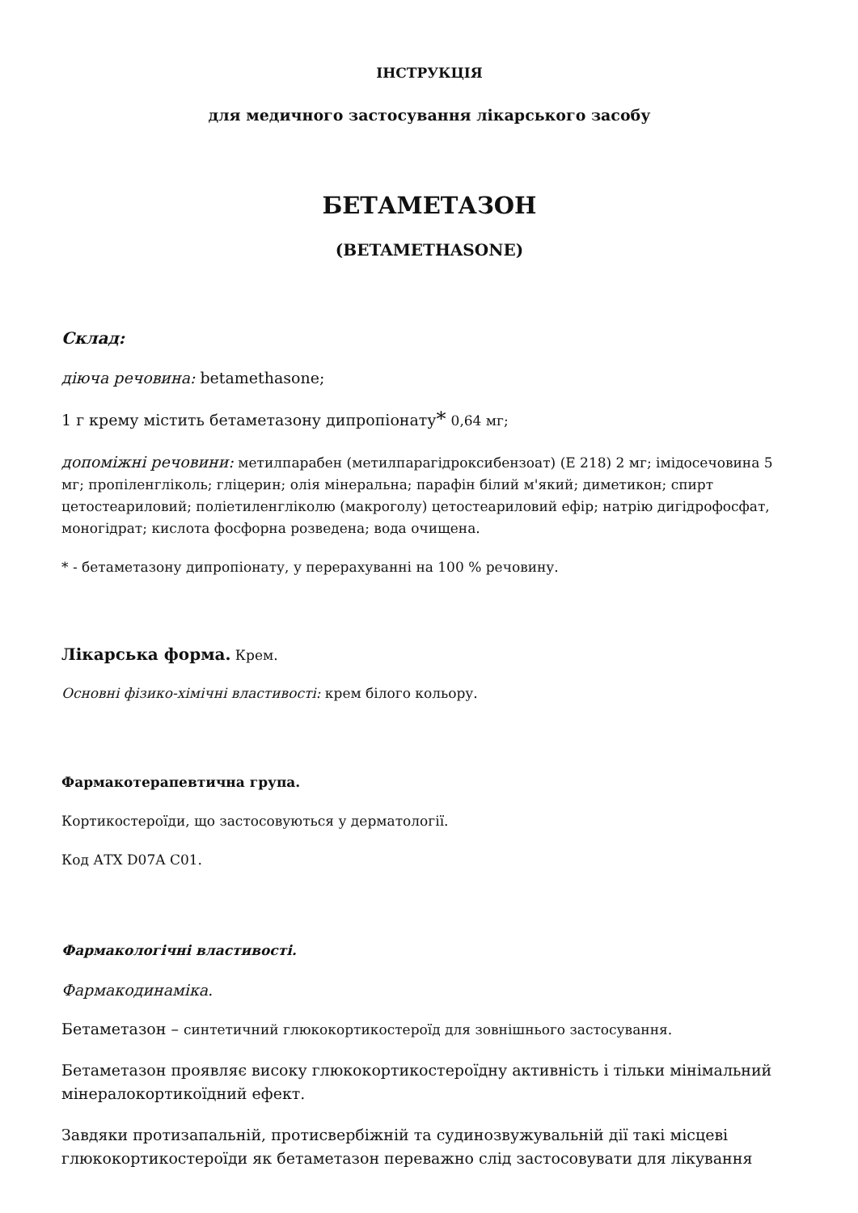ІНСТРУКЦІЯ
для медичного застосування лікарського засобу
БЕТАМЕТАЗОН
(BETAMETHASONE)
Склад:
діюча речовина: betamethasone;
1 г крему містить бетаметазону дипропіонату* 0,64 мг;
допоміжні речовини: метилпарабен (метилпарагідроксибензоат) (Е 218) 2 мг; імідосечовина 5 мг; пропіленгліколь; гліцерин; олія мінеральна; парафін білий м'який; диметикон; спирт цетостеариловий; поліетиленгліколю (макроголу) цетостеариловий ефір; натрію дигідрофосфат, моногідрат; кислота фосфорна розведена; вода очищена.
* - бетаметазону дипропіонату, у перерахуванні на 100 % речовину.
Лікарська форма. Крем.
Основні фізико-хімічні властивості: крем білого кольору.
Фармакотерапевтична група.
Кортикостероїди, що застосовуються у дерматології.
Код АТХ D07A C01.
Фармакологічні властивості.
Фармакодинаміка.
Бетаметазон – синтетичний глюкокортикостероїд для зовнішнього застосування.
Бетаметазон проявляє високу глюкокортикостероїдну активність і тільки мінімальний мінералокортикоїдний ефект.
Завдяки протизапальній, протисвербіжній та судинозвужувальній дії такі місцеві глюкокортикостероїди як бетаметазон переважно слід застосовувати для лікування